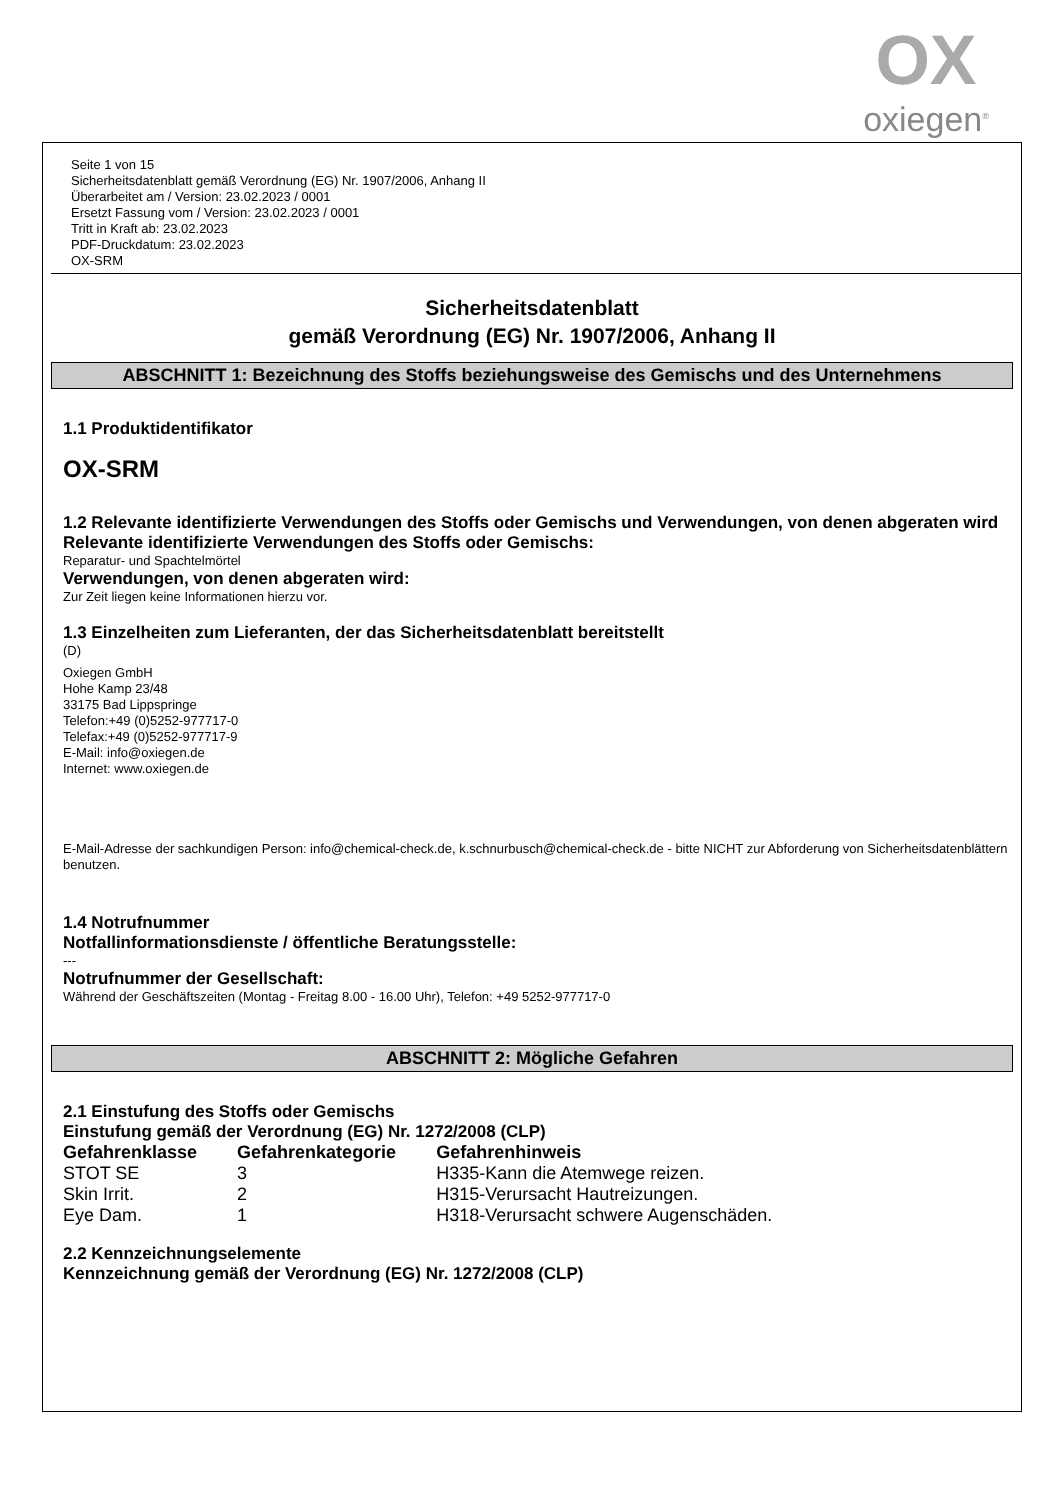OX
oxiegen<sup>®</sup>
Seite 1 von 15
Sicherheitsdatenblatt gemäß Verordnung (EG) Nr. 1907/2006, Anhang II
Überarbeitet am / Version: 23.02.2023 / 0001
Ersetzt Fassung vom / Version: 23.02.2023 / 0001
Tritt in Kraft ab: 23.02.2023
PDF-Druckdatum: 23.02.2023
OX-SRM
Sicherheitsdatenblatt
gemäß Verordnung (EG) Nr. 1907/2006, Anhang II
ABSCHNITT 1: Bezeichnung des Stoffs beziehungsweise des Gemischs und des Unternehmens
1.1 Produktidentifikator
OX-SRM
1.2 Relevante identifizierte Verwendungen des Stoffs oder Gemischs und Verwendungen, von denen abgeraten wird
Relevante identifizierte Verwendungen des Stoffs oder Gemischs:
Reparatur- und Spachtelmörtel
Verwendungen, von denen abgeraten wird:
Zur Zeit liegen keine Informationen hierzu vor.
1.3 Einzelheiten zum Lieferanten, der das Sicherheitsdatenblatt bereitstellt
(D)
Oxiegen GmbH
Hohe Kamp 23/48
33175 Bad Lippspringe
Telefon:+49 (0)5252-977717-0
Telefax:+49 (0)5252-977717-9
E-Mail: info@oxiegen.de
Internet: www.oxiegen.de
E-Mail-Adresse der sachkundigen Person: info@chemical-check.de, k.schnurbusch@chemical-check.de - bitte NICHT zur Abforderung von Sicherheitsdatenblättern benutzen.
1.4 Notrufnummer
Notfallinformationsdienste / öffentliche Beratungsstelle:
---
Notrufnummer der Gesellschaft:
Während der Geschäftszeiten (Montag - Freitag 8.00 - 16.00 Uhr), Telefon: +49 5252-977717-0
ABSCHNITT 2: Mögliche Gefahren
2.1 Einstufung des Stoffs oder Gemischs
Einstufung gemäß der Verordnung (EG) Nr. 1272/2008 (CLP)
| Gefahrenklasse | Gefahrenkategorie | Gefahrenhinweis |
| --- | --- | --- |
| STOT SE | 3 | H335-Kann die Atemwege reizen. |
| Skin Irrit. | 2 | H315-Verursacht Hautreizungen. |
| Eye Dam. | 1 | H318-Verursacht schwere Augenschäden. |
2.2 Kennzeichnungselemente
Kennzeichnung gemäß der Verordnung (EG) Nr. 1272/2008 (CLP)